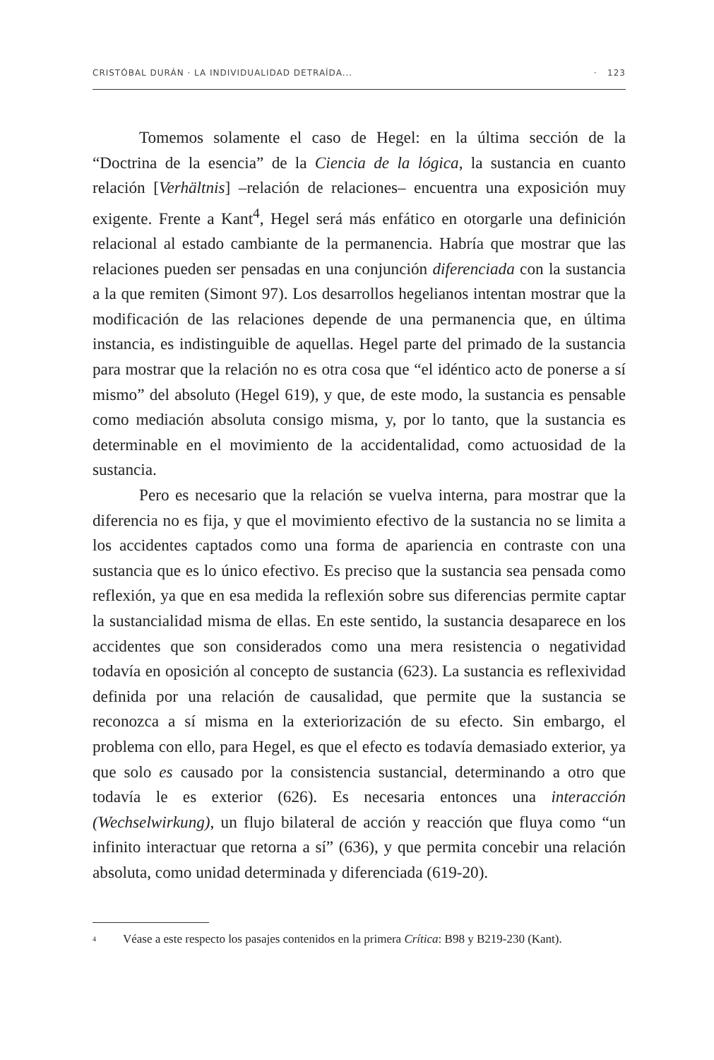CRISTÓBAL DURÁN · LA INDIVIDUALIDAD DETRAÍDA... · 123
Tomemos solamente el caso de Hegel: en la última sección de la “Doctrina de la esencia” de la Ciencia de la lógica, la sustancia en cuanto relación [Verhältnis] –relación de relaciones– encuentra una exposición muy exigente. Frente a Kant<sup>4</sup>, Hegel será más enfático en otorgarle una definición relacional al estado cambiante de la permanencia. Habría que mostrar que las relaciones pueden ser pensadas en una conjunción diferenciada con la sustancia a la que remiten (Simont 97). Los desarrollos hegelianos intentan mostrar que la modificación de las relaciones depende de una permanencia que, en última instancia, es indistinguible de aquellas. Hegel parte del primado de la sustancia para mostrar que la relación no es otra cosa que “el idéntico acto de ponerse a sí mismo” del absoluto (Hegel 619), y que, de este modo, la sustancia es pensable como mediación absoluta consigo misma, y, por lo tanto, que la sustancia es determinable en el movimiento de la accidentalidad, como actuosidad de la sustancia.
Pero es necesario que la relación se vuelva interna, para mostrar que la diferencia no es fija, y que el movimiento efectivo de la sustancia no se limita a los accidentes captados como una forma de apariencia en contraste con una sustancia que es lo único efectivo. Es preciso que la sustancia sea pensada como reflexión, ya que en esa medida la reflexión sobre sus diferencias permite captar la sustancialidad misma de ellas. En este sentido, la sustancia desaparece en los accidentes que son considerados como una mera resistencia o negatividad todavía en oposición al concepto de sustancia (623). La sustancia es reflexividad definida por una relación de causalidad, que permite que la sustancia se reconozca a sí misma en la exteriorización de su efecto. Sin embargo, el problema con ello, para Hegel, es que el efecto es todavía demasiado exterior, ya que solo es causado por la consistencia sustancial, determinando a otro que todavía le es exterior (626). Es necesaria entonces una interacción (Wechselwirkung), un flujo bilateral de acción y reacción que fluya como “un infinito interactuar que retorna a sí” (636), y que permita concebir una relación absoluta, como unidad determinada y diferenciada (619-20).
<sup>4</sup> Véase a este respecto los pasajes contenidos en la primera Crítica: B98 y B219-230 (Kant).